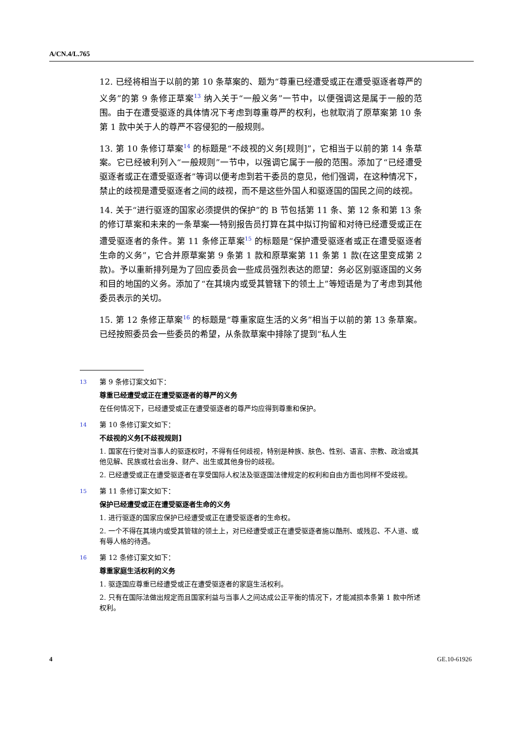A/CN.4/L.765
12. 已经将相当于以前的第 10 条草案的、题为“尊重已经遭受或正在遭受驱逐者尊严的义务”的第 9 条修正草案<sup>13</sup> 纳入关于“一般义务”一节中，以便强调这是属于一般的范围。由于在遭受驱逐的具体情况下考虑到尊重尊严的权利，也就取消了原草案第 10 条第 1 款中关于人的尊严不容侵犯的一般规则。
13. 第 10 条修订草案<sup>14</sup> 的标题是“不歧视的义务[规则]”，它相当于以前的第 14 条草案。它已经被利列入“一般规则”一节中，以强调它属于一般的范围。添加了“已经遭受驱逐者或正在遭受驱逐者”等词以便考虑到若干委员的意见，他们强调，在这种情况下，禁止的歧视是遭受驱逐者之间的歧视，而不是这些外国人和驱逐国的国民之间的歧视。
14. 关于“进行驱逐的国家必须提供的保护”的 B 节包括第 11 条、第 12 条和第 13 条的修订草案和未来的一条草案──特别报告员打算在其中拟订拘留和对待已经遭受或正在遭受驱逐者的条件。第 11 条修正草案<sup>15</sup> 的标题是“保护遭受驱逐者或正在遭受驱逐者生命的义务”，它合并原草案第 9 条第 1 款和原草案第 11 条第 1 款(在这里变成第 2 款)。予以重新排列是为了回应委员会一些成员强烈表达的愿望：务必区别驱逐国的义务和目的地国的义务。添加了“在其境内或受其管辖下的领土上”等短语是为了考虑到其他委员表示的关切。
15. 第 12 条修正草案<sup>16</sup> 的标题是“尊重家庭生活的义务”相当于以前的第 13 条草案。已经按照委员会一些委员的希望，从条款草案中排除了提到“私人生
13
第 9 条修订案文如下：
尊重已经遭受或正在遭受驱逐者的尊严的义务
在任何情况下，已经遭受或正在遭受驱逐者的尊严均应得到尊重和保护。
14
第 10 条修订案文如下：
不歧视的义务[不歧视规则]
1. 国家在行使对当事人的驱逐权时，不得有任何歧视，特别是种族、肤色、性别、语言、宗教、政治或其他见解、民族或社会出身、财产、出生或其他身份的歧视。
2. 已经遭受或正在遭受驱逐者在享受国际人权法及驱逐国法律规定的权利和自由方面也同样不受歧视。
15
第 11 条修订案文如下：
保护已经遭受或正在遭受驱逐者生命的义务
1. 进行驱逐的国家应保护已经遭受或正在遭受驱逐者的生命权。
2. 一个不得在其境内或受其管辖的领土上，对已经遭受或正在遭受驱逐者施以酷刑、或残忍、不人道、或有辱人格的待遇。
16
第 12 条修订案文如下：
尊重家庭生活权利的义务
1. 驱逐国应尊重已经遭受或正在遭受驱逐者的家庭生活权利。
2. 只有在国际法做出规定而且国家利益与当事人之间达成公正平衡的情况下，才能减损本条第 1 款中所述权利。
4 GE.10-61926